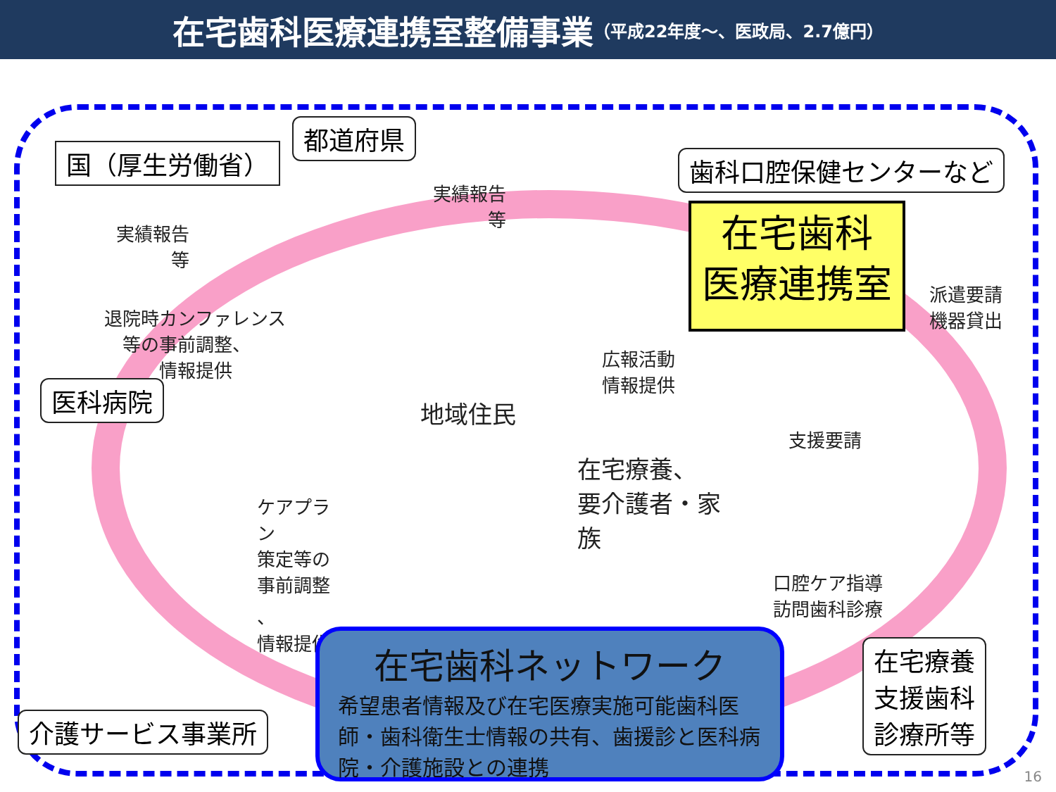在宅歯科医療連携室整備事業 （平成22年度～、医政局、2.7億円）
国（厚生労働省）
都道府県
歯科口腔保健センターなど
実績報告
　　　等
実績報告
　　　等
在宅歯科
医療連携室
派遣要請
機器貸出
退院時カンファレンス
　等の事前調整、
　　　情報提供
広報活動
情報提供
医科病院
地域住民
支援要請
在宅療養、
要介護者・家
族
ケアプラ
ン
策定等の
事前調整
、
情報提供
口腔ケア指導
訪問歯科診療
在宅療養
支援歯科
診療所等
介護サービス事業所
在宅歯科ネットワーク
希望患者情報及び在宅医療実施可能歯科医師・歯科衛生士情報の共有、歯援診と医科病院・介護施設との連携
16